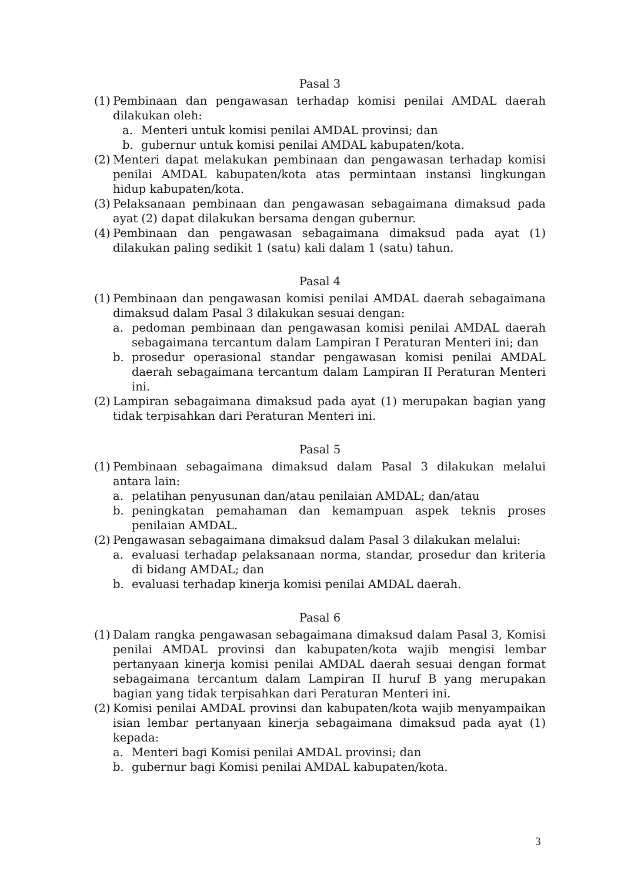Pasal 3
(1)
Pembinaan dan pengawasan terhadap komisi penilai AMDAL daerah dilakukan oleh:
a. Menteri untuk komisi penilai AMDAL provinsi; dan
b. gubernur untuk komisi penilai AMDAL kabupaten/kota.
(2)
Menteri dapat melakukan pembinaan dan pengawasan terhadap komisi penilai AMDAL kabupaten/kota atas permintaan instansi lingkungan hidup kabupaten/kota.
(3)
Pelaksanaan pembinaan dan pengawasan sebagaimana dimaksud pada ayat (2) dapat dilakukan bersama dengan gubernur.
(4)
Pembinaan dan pengawasan sebagaimana dimaksud pada ayat (1) dilakukan paling sedikit 1 (satu) kali dalam 1 (satu) tahun.
Pasal 4
(1)
Pembinaan dan pengawasan komisi penilai AMDAL daerah sebagaimana dimaksud dalam Pasal 3 dilakukan sesuai dengan:
a. pedoman pembinaan dan pengawasan komisi penilai AMDAL daerah sebagaimana tercantum dalam Lampiran I Peraturan Menteri ini; dan
b. prosedur operasional standar pengawasan komisi penilai AMDAL daerah sebagaimana tercantum dalam Lampiran II Peraturan Menteri ini.
(2)
Lampiran sebagaimana dimaksud pada ayat (1) merupakan bagian yang tidak terpisahkan dari Peraturan Menteri ini.
Pasal 5
(1)
Pembinaan sebagaimana dimaksud dalam Pasal 3 dilakukan melalui antara lain:
a. pelatihan penyusunan dan/atau penilaian AMDAL; dan/atau
b. peningkatan pemahaman dan kemampuan aspek teknis proses penilaian AMDAL.
(2)
Pengawasan sebagaimana dimaksud dalam Pasal 3 dilakukan melalui:
a. evaluasi terhadap pelaksanaan norma, standar, prosedur dan kriteria di bidang AMDAL; dan
b. evaluasi terhadap kinerja komisi penilai AMDAL daerah.
Pasal 6
(1)
Dalam rangka pengawasan sebagaimana dimaksud dalam Pasal 3, Komisi penilai AMDAL provinsi dan kabupaten/kota wajib mengisi lembar pertanyaan kinerja komisi penilai AMDAL daerah sesuai dengan format sebagaimana tercantum dalam Lampiran II huruf B yang merupakan bagian yang tidak terpisahkan dari Peraturan Menteri ini.
(2)
Komisi penilai AMDAL provinsi dan kabupaten/kota wajib menyampaikan isian lembar pertanyaan kinerja sebagaimana dimaksud pada ayat (1) kepada:
a. Menteri bagi Komisi penilai AMDAL provinsi; dan
b. gubernur bagi Komisi penilai AMDAL kabupaten/kota.
3